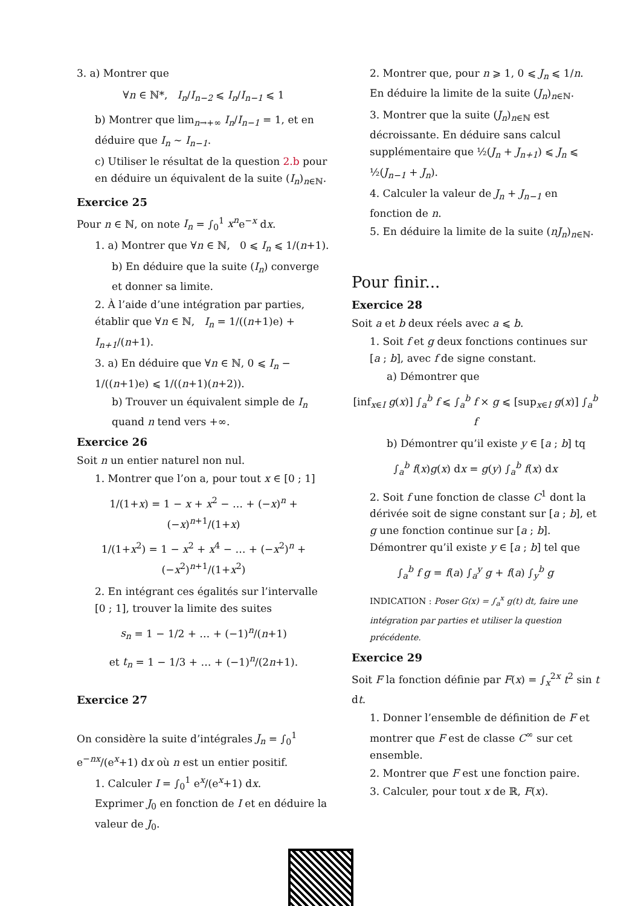3. a) Montrer que
∀n ∈ ℕ*, I<sub>n</sub>/I<sub>n−2</sub> ⩽ I<sub>n</sub>/I<sub>n−1</sub> ⩽ 1
b) Montrer que lim<sub>n→+∞</sub> I<sub>n</sub>/I<sub>n−1</sub> = 1, et en déduire que I<sub>n</sub> ∼ I<sub>n−1</sub>.
c) Utiliser le résultat de la question 2.b pour en déduire un équivalent de la suite (I<sub>n</sub>)<sub>n∈ℕ</sub>.
Exercice 25
Pour n ∈ ℕ, on note I<sub>n</sub> = ∫<sub>0</sub><sup>1</sup> x<sup>n</sup>e<sup>−x</sup> dx.
1. a) Montrer que ∀n ∈ ℕ, 0 ⩽ I<sub>n</sub> ⩽ 1/(n+1).
b) En déduire que la suite (I<sub>n</sub>) converge et donner sa limite.
2. À l’aide d’une intégration par parties, établir que ∀n ∈ ℕ, I<sub>n</sub> = 1/((n+1)e) + I<sub>n+1</sub>/(n+1).
3. a) En déduire que ∀n ∈ ℕ, 0 ⩽ I<sub>n</sub> − 1/((n+1)e) ⩽ 1/((n+1)(n+2)).
b) Trouver un équivalent simple de I<sub>n</sub> quand n tend vers +∞.
Exercice 26
Soit n un entier naturel non nul.
1. Montrer que l’on a, pour tout x ∈ [0 ; 1]
1/(1+x) = 1 − x + x<sup>2</sup> − … + (−x)<sup>n</sup> + (−x)<sup>n+1</sup>/(1+x)
1/(1+x<sup>2</sup>) = 1 − x<sup>2</sup> + x<sup>4</sup> − … + (−x<sup>2</sup>)<sup>n</sup> + (−x<sup>2</sup>)<sup>n+1</sup>/(1+x<sup>2</sup>)
2. En intégrant ces égalités sur l’intervalle [0 ; 1], trouver la limite des suites
s<sub>n</sub> = 1 − 1/2 + … + (−1)<sup>n</sup>/(n+1)
et t<sub>n</sub> = 1 − 1/3 + … + (−1)<sup>n</sup>/(2n+1).
Exercice 27
On considère la suite d’intégrales J<sub>n</sub> = ∫<sub>0</sub><sup>1</sup> e<sup>−nx</sup>/(e<sup>x</sup>+1) dx où n est un entier positif.
1. Calculer I = ∫<sub>0</sub><sup>1</sup> e<sup>x</sup>/(e<sup>x</sup>+1) dx.
Exprimer J<sub>0</sub> en fonction de I et en déduire la valeur de J<sub>0</sub>.
2. Montrer que, pour n ⩾ 1, 0 ⩽ J<sub>n</sub> ⩽ 1/n.
En déduire la limite de la suite (J<sub>n</sub>)<sub>n∈ℕ</sub>.
3. Montrer que la suite (J<sub>n</sub>)<sub>n∈ℕ</sub> est décroissante. En déduire sans calcul supplémentaire que ½(J<sub>n</sub> + J<sub>n+1</sub>) ⩽ J<sub>n</sub> ⩽ ½(J<sub>n−1</sub> + J<sub>n</sub>).
4. Calculer la valeur de J<sub>n</sub> + J<sub>n−1</sub> en fonction de n.
5. En déduire la limite de la suite (nJ<sub>n</sub>)<sub>n∈ℕ</sub>.
Pour finir...
Exercice 28
Soit a et b deux réels avec a ⩽ b.
1. Soit f et g deux fonctions continues sur [a ; b], avec f de signe constant.
a) Démontrer que
[inf<sub>x∈I</sub> g(x)] ∫<sub>a</sub><sup>b</sup> f ⩽ ∫<sub>a</sub><sup>b</sup> f × g ⩽ [sup<sub>x∈I</sub> g(x)] ∫<sub>a</sub><sup>b</sup> f
b) Démontrer qu’il existe y ∈ [a ; b] tq
∫<sub>a</sub><sup>b</sup> f(x)g(x) dx = g(y) ∫<sub>a</sub><sup>b</sup> f(x) dx
2. Soit f une fonction de classe C<sup>1</sup> dont la dérivée soit de signe constant sur [a ; b], et g une fonction continue sur [a ; b]. Démontrer qu’il existe y ∈ [a ; b] tel que
∫<sub>a</sub><sup>b</sup> f g = f(a) ∫<sub>a</sub><sup>y</sup> g + f(a) ∫<sub>y</sub><sup>b</sup> g
INDICATION : Poser G(x) = ∫<sub>a</sub><sup>x</sup> g(t) dt, faire une intégration par parties et utiliser la question précédente.
Exercice 29
Soit F la fonction définie par F(x) = ∫<sub>x</sub><sup>2x</sup> t<sup>2</sup> sin t dt.
1. Donner l’ensemble de définition de F et montrer que F est de classe C<sup>∞</sup> sur cet ensemble.
2. Montrer que F est une fonction paire.
3. Calculer, pour tout x de ℝ, F(x).